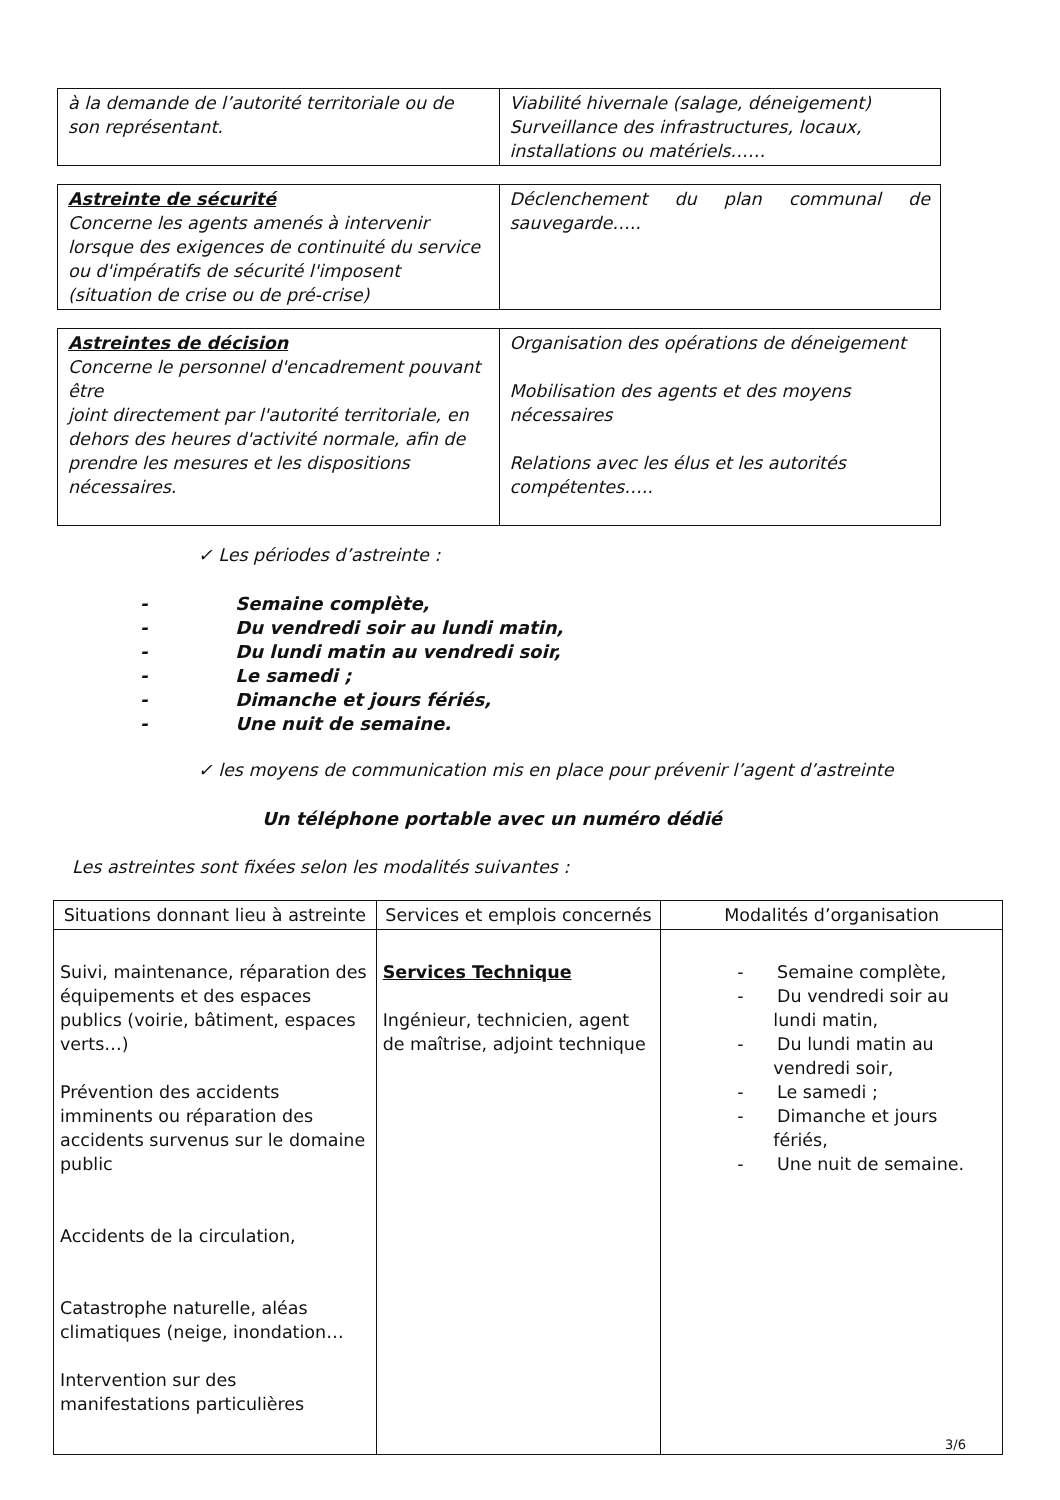| à la demande de l’autorité territoriale ou de son représentant. | Viabilité hivernale (salage, déneigement) Surveillance des infrastructures, locaux, installations ou matériels…… |
| Astreinte de sécurité Concerne les agents amenés à intervenir lorsque des exigences de continuité du service ou d'impératifs de sécurité l'imposent (situation de crise ou de pré-crise) | Déclenchement du plan communal de sauvegarde….. |
| Astreintes de décision Concerne le personnel d'encadrement pouvant être joint directement par l'autorité territoriale, en dehors des heures d'activité normale, afin de prendre les mesures et les dispositions nécessaires. | Organisation des opérations de déneigement Mobilisation des agents et des moyens nécessaires Relations avec les élus et les autorités compétentes….. |
✓ Les périodes d’astreinte :
- Semaine complète,
- Du vendredi soir au lundi matin,
- Du lundi matin au vendredi soir,
- Le samedi ;
- Dimanche et jours fériés,
- Une nuit de semaine.
✓ les moyens de communication mis en place pour prévenir l’agent d’astreinte
Un téléphone portable avec un numéro dédié
Les astreintes sont fixées selon les modalités suivantes :
| Situations donnant lieu à astreinte | Services et emplois concernés | Modalités d’organisation |
| --- | --- | --- |
| Suivi, maintenance, réparation des équipements et des espaces publics (voirie, bâtiment, espaces verts…) Prévention des accidents imminents ou réparation des accidents survenus sur le domaine public Accidents de la circulation, Catastrophe naturelle, aléas climatiques (neige, inondation… Intervention sur des manifestations particulières | Services Technique Ingénieur, technicien, agent de maîtrise, adjoint technique | - Semaine complète, - Du vendredi soir au lundi matin, - Du lundi matin au vendredi soir, - Le samedi ; - Dimanche et jours fériés, - Une nuit de semaine. |
3/6